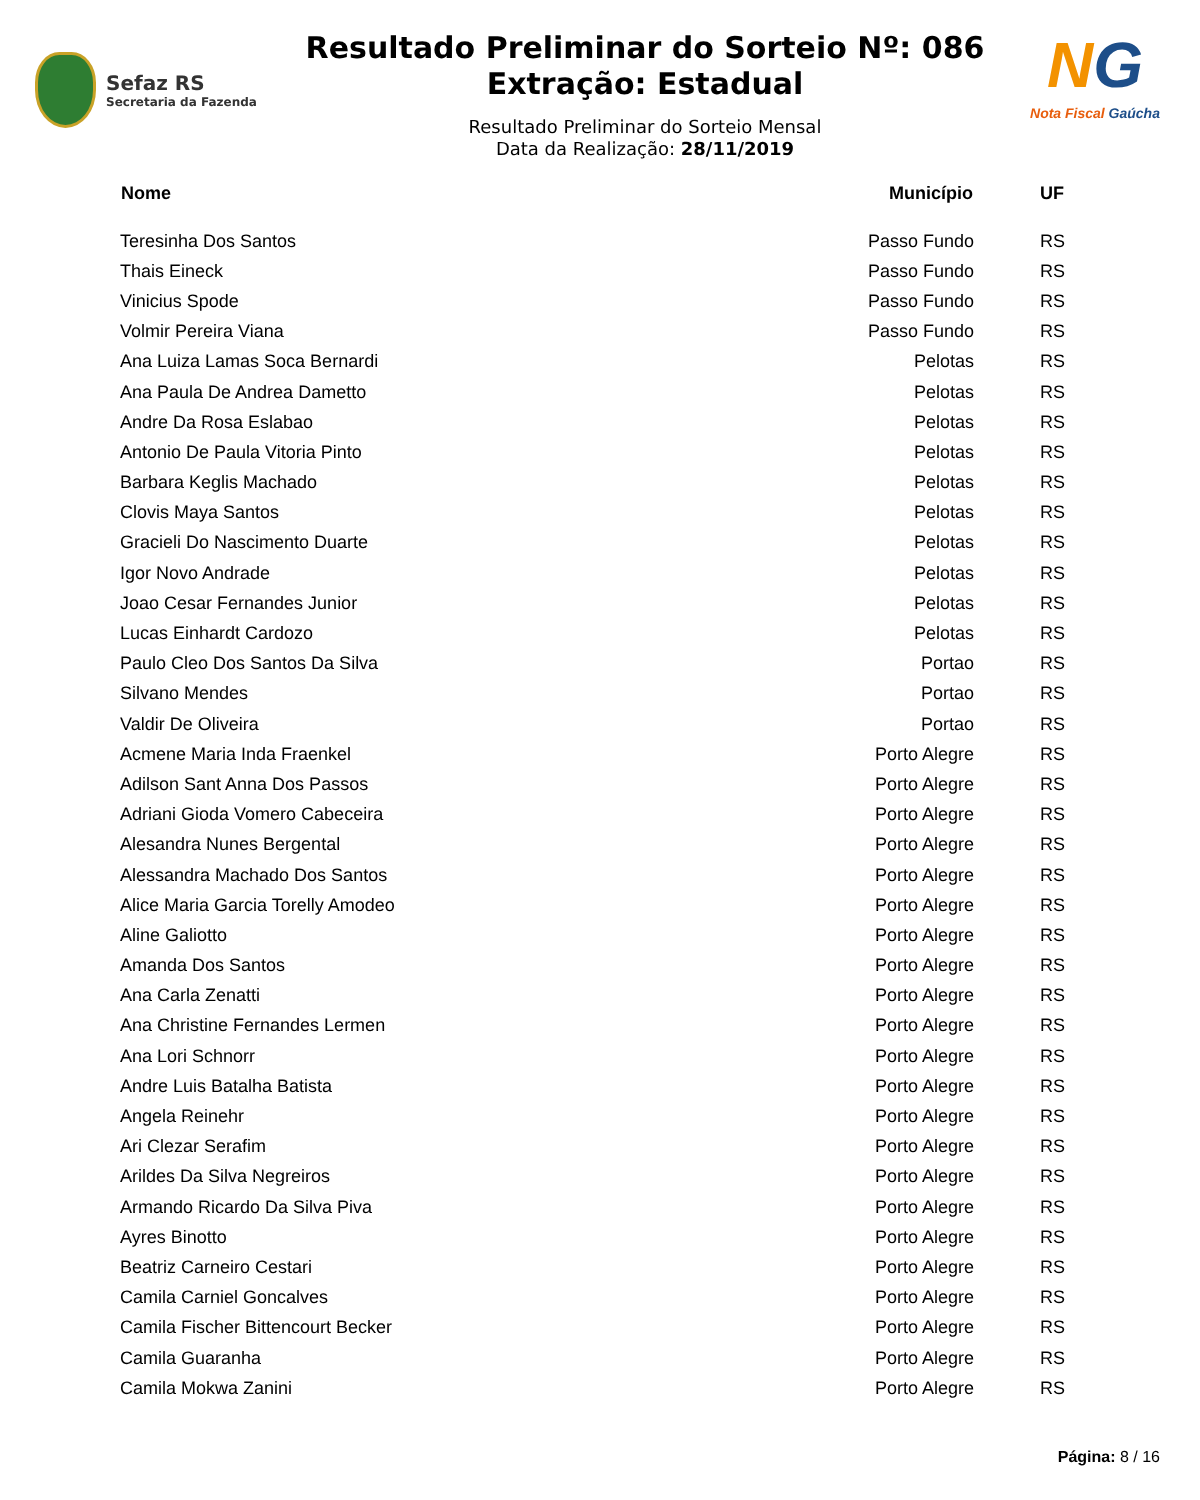Sefaz RS
Secretaria da Fazenda
Resultado Preliminar do Sorteio Nº: 086
Extração: Estadual
Resultado Preliminar do Sorteio Mensal
Data da Realização: 28/11/2019
NG
Nota Fiscal Gaúcha
| Nome | Município | UF |
| --- | --- | --- |
| Teresinha Dos Santos | Passo Fundo | RS |
| Thais Eineck | Passo Fundo | RS |
| Vinicius Spode | Passo Fundo | RS |
| Volmir Pereira Viana | Passo Fundo | RS |
| Ana Luiza Lamas Soca Bernardi | Pelotas | RS |
| Ana Paula De Andrea Dametto | Pelotas | RS |
| Andre Da Rosa Eslabao | Pelotas | RS |
| Antonio De Paula Vitoria Pinto | Pelotas | RS |
| Barbara Keglis Machado | Pelotas | RS |
| Clovis Maya Santos | Pelotas | RS |
| Gracieli Do Nascimento Duarte | Pelotas | RS |
| Igor Novo Andrade | Pelotas | RS |
| Joao Cesar Fernandes Junior | Pelotas | RS |
| Lucas Einhardt Cardozo | Pelotas | RS |
| Paulo Cleo Dos Santos Da Silva | Portao | RS |
| Silvano Mendes | Portao | RS |
| Valdir De Oliveira | Portao | RS |
| Acmene Maria Inda Fraenkel | Porto Alegre | RS |
| Adilson Sant Anna Dos Passos | Porto Alegre | RS |
| Adriani Gioda Vomero Cabeceira | Porto Alegre | RS |
| Alesandra Nunes Bergental | Porto Alegre | RS |
| Alessandra Machado Dos Santos | Porto Alegre | RS |
| Alice Maria Garcia Torelly Amodeo | Porto Alegre | RS |
| Aline Galiotto | Porto Alegre | RS |
| Amanda Dos Santos | Porto Alegre | RS |
| Ana Carla Zenatti | Porto Alegre | RS |
| Ana Christine Fernandes Lermen | Porto Alegre | RS |
| Ana Lori Schnorr | Porto Alegre | RS |
| Andre Luis Batalha Batista | Porto Alegre | RS |
| Angela Reinehr | Porto Alegre | RS |
| Ari Clezar Serafim | Porto Alegre | RS |
| Arildes Da Silva Negreiros | Porto Alegre | RS |
| Armando Ricardo Da Silva Piva | Porto Alegre | RS |
| Ayres Binotto | Porto Alegre | RS |
| Beatriz Carneiro Cestari | Porto Alegre | RS |
| Camila Carniel Goncalves | Porto Alegre | RS |
| Camila Fischer Bittencourt Becker | Porto Alegre | RS |
| Camila Guaranha | Porto Alegre | RS |
| Camila Mokwa Zanini | Porto Alegre | RS |
Página: 8 / 16